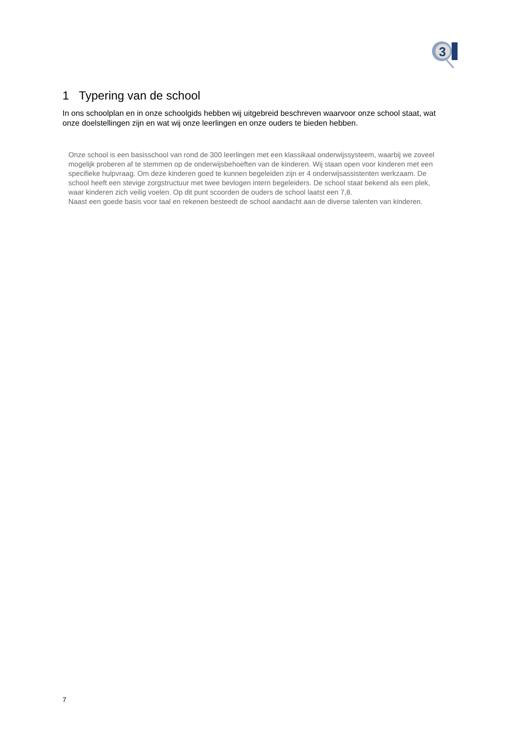3
1 Typering van de school
In ons schoolplan en in onze schoolgids hebben wij uitgebreid beschreven waarvoor onze school staat, wat onze doelstellingen zijn en wat wij onze leerlingen en onze ouders te bieden hebben.
Onze school is een basisschool van rond de 300 leerlingen met een klassikaal onderwijssysteem, waarbij we zoveel mogelijk proberen af te stemmen op de onderwijsbehoeften van de kinderen. Wij staan open voor kinderen met een specifieke hulpvraag. Om deze kinderen goed te kunnen begeleiden zijn er 4 onderwijsassistenten werkzaam. De school heeft een stevige zorgstructuur met twee bevlogen intern begeleiders. De school staat bekend als een plek, waar kinderen zich veilig voelen. Op dit punt scoorden de ouders de school laatst een 7,8.
Naast een goede basis voor taal en rekenen besteedt de school aandacht aan de diverse talenten van kinderen.
7